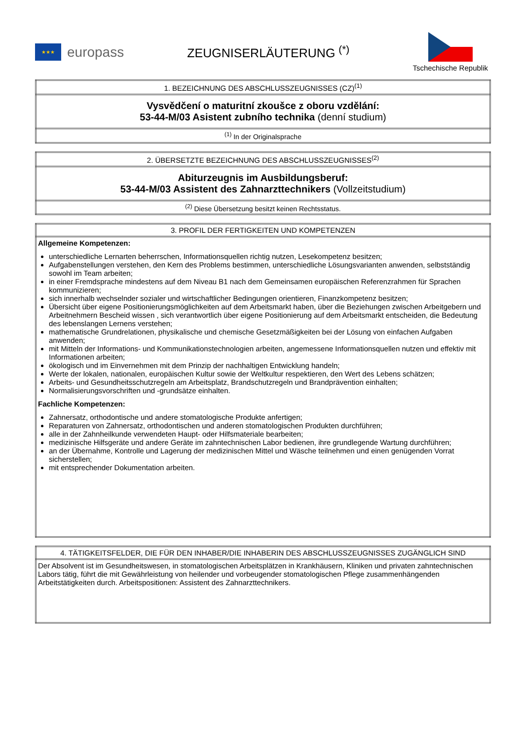★★★
europass
ZEUGNISERLÄUTERUNG <sup>(*)</sup>
Tschechische Republik
| 1. BEZEICHNUNG DES ABSCHLUSSZEUGNISSES (CZ)<sup>(1)</sup> |
| Vysvědčení o maturitní zkoušce z oboru vzdělání: 53-44-M/03 Asistent zubního technika (denní studium) |
| <sup>(1)</sup> In der Originalsprache |
| 2. ÜBERSETZTE BEZEICHNUNG DES ABSCHLUSSZEUGNISSES<sup>(2)</sup> |
| Abiturzeugnis im Ausbildungsberuf: 53-44-M/03 Assistent des Zahnarzttechnikers (Vollzeitstudium) |
| <sup>(2)</sup> Diese Übersetzung besitzt keinen Rechtsstatus. |
| 3. PROFIL DER FERTIGKEITEN UND KOMPETENZEN |
| Allgemeine Kompetenzen: unterschiedliche Lernarten beherrschen, Informationsquellen richtig nutzen, Lesekompetenz besitzen; Aufgabenstellungen verstehen, den Kern des Problems bestimmen, unterschiedliche Lösungsvarianten anwenden, selbstständig sowohl im Team arbeiten; in einer Fremdsprache mindestens auf dem Niveau B1 nach dem Gemeinsamen europäischen Referenzrahmen für Sprachen kommunizieren; sich innerhalb wechselnder sozialer und wirtschaftlicher Bedingungen orientieren, Finanzkompetenz besitzen; Übersicht über eigene Positionierungsmöglichkeiten auf dem Arbeitsmarkt haben, über die Beziehungen zwischen Arbeitgebern und Arbeitnehmern Bescheid wissen , sich verantwortlich über eigene Positionierung auf dem Arbeitsmarkt entscheiden, die Bedeutung des lebenslangen Lernens verstehen; mathematische Grundrelationen, physikalische und chemische Gesetzmäßigkeiten bei der Lösung von einfachen Aufgaben anwenden; mit Mitteln der Informations- und Kommunikationstechnologien arbeiten, angemessene Informationsquellen nutzen und effektiv mit Informationen arbeiten; ökologisch und im Einvernehmen mit dem Prinzip der nachhaltigen Entwicklung handeln; Werte der lokalen, nationalen, europäischen Kultur sowie der Weltkultur respektieren, den Wert des Lebens schätzen; Arbeits- und Gesundheitsschutzregeln am Arbeitsplatz, Brandschutzregeln und Brandprävention einhalten; Normalisierungsvorschriften und -grundsätze einhalten. Fachliche Kompetenzen: Zahnersatz, orthodontische und andere stomatologische Produkte anfertigen; Reparaturen von Zahnersatz, orthodontischen und anderen stomatologischen Produkten durchführen; alle in der Zahnheilkunde verwendeten Haupt- oder Hilfsmateriale bearbeiten; medizinische Hilfsgeräte und andere Geräte im zahntechnischen Labor bedienen, ihre grundlegende Wartung durchführen; an der Übernahme, Kontrolle und Lagerung der medizinischen Mittel und Wäsche teilnehmen und einen genügenden Vorrat sicherstellen; mit entsprechender Dokumentation arbeiten. |
| 4. TÄTIGKEITSFELDER, DIE FÜR DEN INHABER/DIE INHABERIN DES ABSCHLUSSZEUGNISSES ZUGÄNGLICH SIND |
| Der Absolvent ist im Gesundheitswesen, in stomatologischen Arbeitsplätzen in Krankhäusern, Kliniken und privaten zahntechnischen Labors tätig, führt die mit Gewährleistung von heilender und vorbeugender stomatologischen Pflege zusammenhängenden Arbeitstätigkeiten durch. Arbeitspositionen: Assistent des Zahnarzttechnikers. |